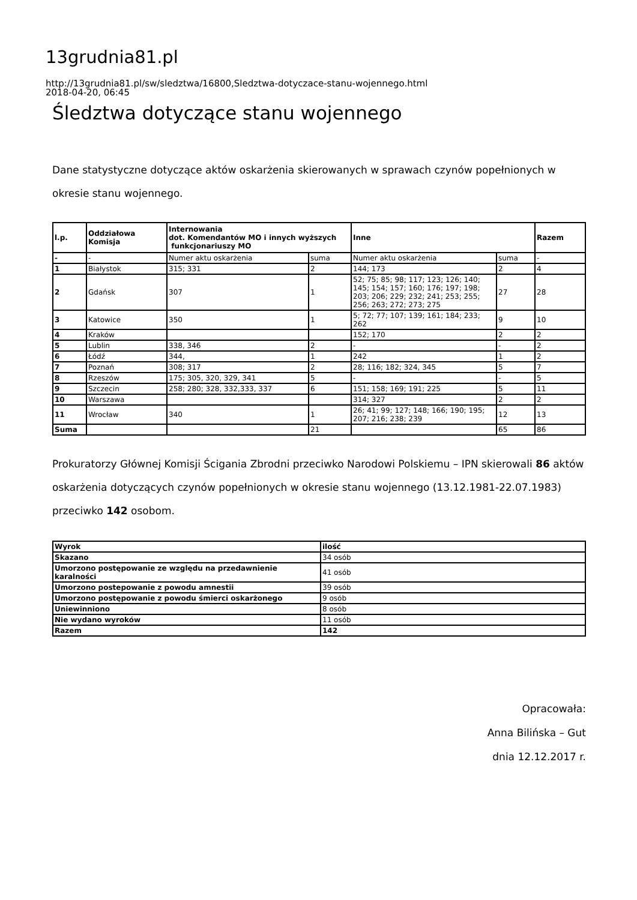13grudnia81.pl
http://13grudnia81.pl/sw/sledztwa/16800,Sledztwa-dotyczace-stanu-wojennego.html
2018-04-20, 06:45
Śledztwa dotyczące stanu wojennego
Dane statystyczne dotyczące aktów oskarżenia skierowanych w sprawach czynów popełnionych w okresie stanu wojennego.
| l.p. | Oddziałowa Komisja | Internowania dot. Komendantów MO i innych wyższych funkcjonariuszy MO | | Inne | | Razem |
| --- | --- | --- | --- | --- | --- | --- |
| - | - | Numer aktu oskarżenia | suma | Numer aktu oskarżenia | suma | - |
| 1 | Białystok | 315; 331 | 2 | 144; 173 | 2 | 4 |
| 2 | Gdańsk | 307 | 1 | 52; 75; 85; 98; 117; 123; 126; 140; 145; 154; 157; 160; 176; 197; 198; 203; 206; 229; 232; 241; 253; 255; 256; 263; 272; 273; 275 | 27 | 28 |
| 3 | Katowice | 350 | 1 | 5; 72; 77; 107; 139; 161; 184; 233; 262 | 9 | 10 |
| 4 | Kraków | | | 152; 170 | 2 | 2 |
| 5 | Lublin | 338, 346 | 2 | - | - | 2 |
| 6 | Łódź | 344, | 1 | 242 | 1 | 2 |
| 7 | Poznań | 308; 317 | 2 | 28; 116; 182; 324, 345 | 5 | 7 |
| 8 | Rzeszów | 175; 305, 320, 329, 341 | 5 | - | - | 5 |
| 9 | Szczecin | 258; 280; 328, 332,333, 337 | 6 | 151; 158; 169; 191; 225 | 5 | 11 |
| 10 | Warszawa | | | 314; 327 | 2 | 2 |
| 11 | Wrocław | 340 | 1 | 26; 41; 99; 127; 148; 166; 190; 195; 207; 216; 238; 239 | 12 | 13 |
| Suma | | | 21 | | 65 | 86 |
Prokuratorzy Głównej Komisji Ścigania Zbrodni przeciwko Narodowi Polskiemu – IPN skierowali 86 aktów oskarżenia dotyczących czynów popełnionych w okresie stanu wojennego (13.12.1981-22.07.1983) przeciwko 142 osobom.
| Wyrok | ilość |
| --- | --- |
| Skazano | 34 osób |
| Umorzono postępowanie ze względu na przedawnienie karalności | 41 osób |
| Umorzono postepowanie z powodu amnestii | 39 osób |
| Umorzono postępowanie z powodu śmierci oskarżonego | 9 osób |
| Uniewinniono | 8 osób |
| Nie wydano wyroków | 11 osób |
| Razem | 142 |
Opracowała:
Anna Bilińska – Gut
dnia 12.12.2017 r.